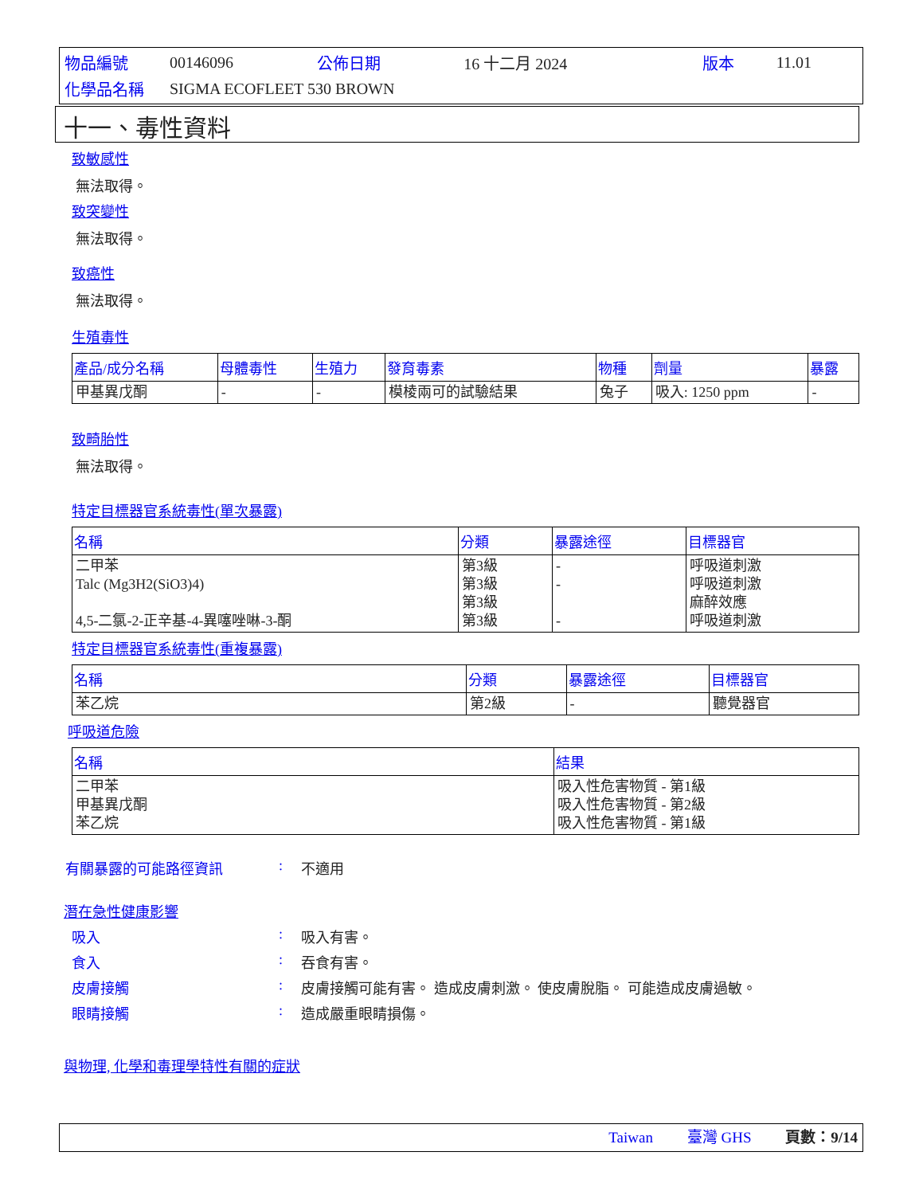| 物品編號 | 00146096 | 公佈日期 | 16 十二月 2024 | 版本 | 11.01 |
| 化學品名稱 | SIGMA ECOFLEET 530 BROWN | | | | |
十一、毒性資料
致敏感性
無法取得。
致突變性
無法取得。
致癌性
無法取得。
生殖毒性
| 產品/成分名稱 | 母體毒性 | 生殖力 | 發育毒素 | 物種 | 劑量 | 暴露 |
| --- | --- | --- | --- | --- | --- | --- |
| 甲基異戊酮 | - | - | 模棱兩可的試驗結果 | 兔子 | 吸入: 1250 ppm | - |
致畸胎性
無法取得。
特定目標器官系統毒性(單次暴露)
| 名稱 | 分類 | 暴露途徑 | 目標器官 |
| --- | --- | --- | --- |
| 二甲苯 Talc (Mg3H2(SiO3)4) 4,5-二氯-2-正辛基-4-異噻唑啉-3-酮 | 第3級 第3級 第3級 第3級 | - - - | 呼吸道刺激 呼吸道刺激 麻醉效應 呼吸道刺激 |
特定目標器官系統毒性(重複暴露)
| 名稱 | 分類 | 暴露途徑 | 目標器官 |
| --- | --- | --- | --- |
| 苯乙烷 | 第2級 | - | 聽覺器官 |
呼吸道危險
| 名稱 | 結果 |
| --- | --- |
| 二甲苯 甲基異戊酮 苯乙烷 | 吸入性危害物質 - 第1級 吸入性危害物質 - 第2級 吸入性危害物質 - 第1級 |
有關暴露的可能路徑資訊: 不適用
潛在急性健康影響
吸入: 吸入有害。
食入: 吞食有害。
皮膚接觸: 皮膚接觸可能有害。 造成皮膚刺激。 使皮膚脫脂。 可能造成皮膚過敏。
眼睛接觸: 造成嚴重眼睛損傷。
與物理, 化學和毒理學特性有關的症狀
Taiwan 臺灣 GHS 頁數：9/14